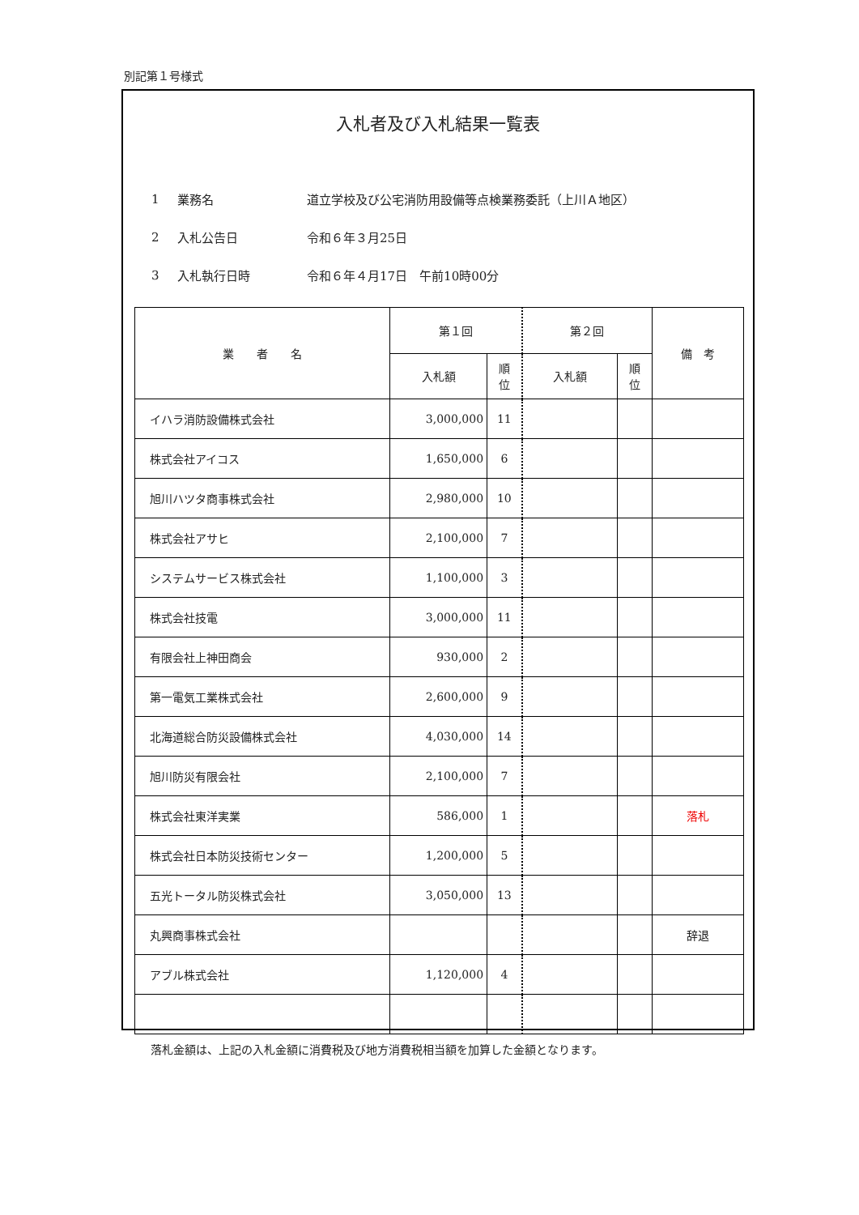別記第１号様式
入札者及び入札結果一覧表
1 業務名 道立学校及び公宅消防用設備等点検業務委託（上川Ａ地区）
2 入札公告日 令和６年３月25日
3 入札執行日時 令和６年４月17日　午前10時00分
| 業 者 名 | 第１回 | | 第２回 | | 備 考 |
| --- | --- | --- | --- | --- | --- |
| | 入札額 | 順 位 | 入札額 | 順 位 | |
| イハラ消防設備株式会社 | 3,000,000 | 11 | | | |
| 株式会社アイコス | 1,650,000 | 6 | | | |
| 旭川ハツタ商事株式会社 | 2,980,000 | 10 | | | |
| 株式会社アサヒ | 2,100,000 | 7 | | | |
| システムサービス株式会社 | 1,100,000 | 3 | | | |
| 株式会社技電 | 3,000,000 | 11 | | | |
| 有限会社上神田商会 | 930,000 | 2 | | | |
| 第一電気工業株式会社 | 2,600,000 | 9 | | | |
| 北海道総合防災設備株式会社 | 4,030,000 | 14 | | | |
| 旭川防災有限会社 | 2,100,000 | 7 | | | |
| 株式会社東洋実業 | 586,000 | 1 | | | 落札 |
| 株式会社日本防災技術センター | 1,200,000 | 5 | | | |
| 五光トータル防災株式会社 | 3,050,000 | 13 | | | |
| 丸興商事株式会社 | | | | | 辞退 |
| アブル株式会社 | 1,120,000 | 4 | | | |
落札金額は、上記の入札金額に消費税及び地方消費税相当額を加算した金額となります。